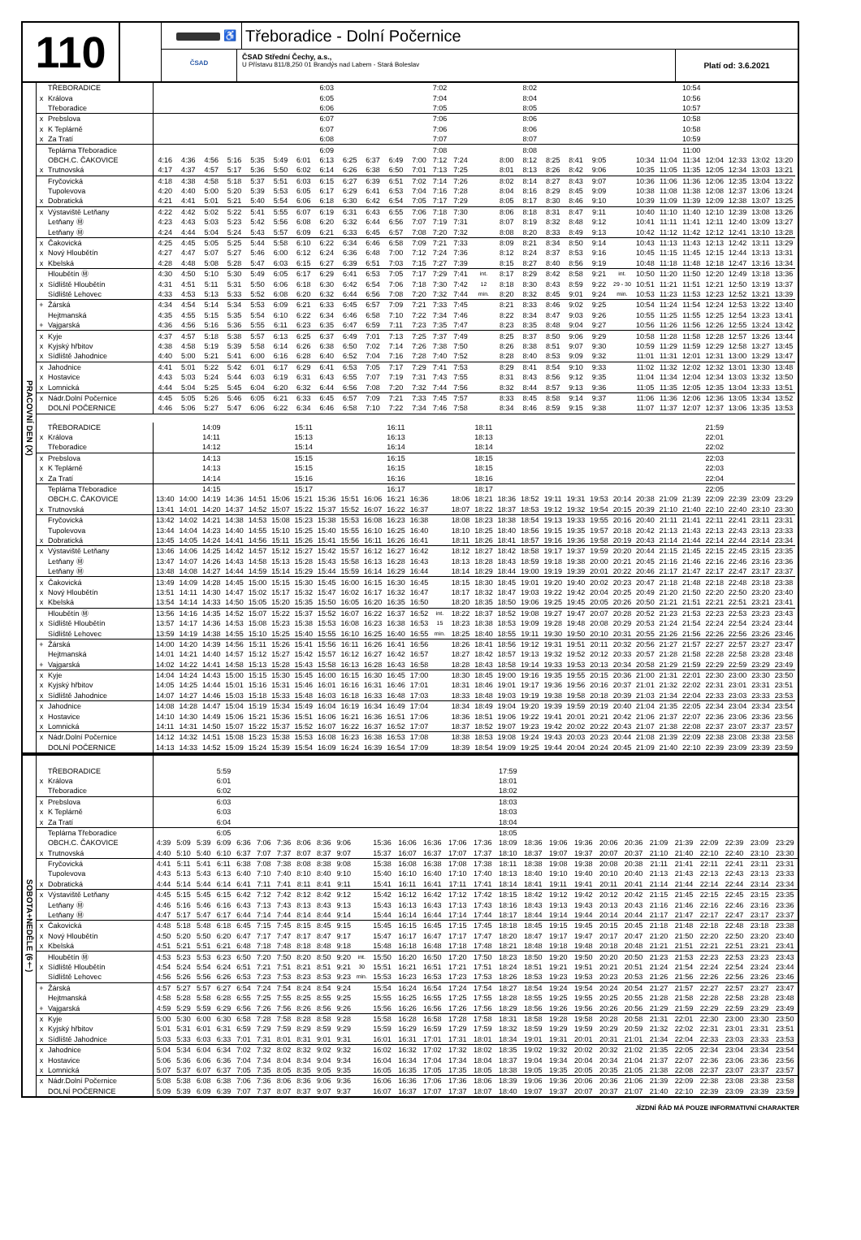110
♿
Třeboradice - Dolní Počernice
ČSAD
ČSAD Střední Čechy, a.s.,
U Přístavu 811/8,250 01 Brandýs nad Labem - Stará Boleslav
Platí od: 3.6.2021
| PRACOVNÍ DEN (X) | | TŘEBORADICE | | | | | | | | 6:03 | | | | | 7:02 | | | | 8:02 | | | | | | | 10:54 | | | | | |
| | x | Králova | | | | | | | | 6:05 | | | | | 7:04 | | | | 8:04 | | | | | | | 10:56 | | | | | |
| | | Třeboradice | | | | | | | | 6:06 | | | | | 7:05 | | | | 8:05 | | | | | | | 10:57 | | | | | |
| | x | Prebslova | | | | | | | | 6:07 | | | | | 7:06 | | | | 8:06 | | | | | | | 10:58 | | | | | |
| | x | K Teplárně | | | | | | | | 6:07 | | | | | 7:06 | | | | 8:06 | | | | | | | 10:58 | | | | | |
| | x | Za Tratí | | | | | | | | 6:08 | | | | | 7:07 | | | | 8:07 | | | | | | | 10:59 | | | | | |
| | | Teplárna Třeboradice | | | | | | | | 6:09 | | | | | 7:08 | | | | 8:08 | | | | | | | 11:00 | | | | | |
| | | OBCH.C. ČAKOVICE | 4:16 | 4:36 | 4:56 | 5:16 | 5:35 | 5:49 | 6:01 | 6:13 | 6:25 | 6:37 | 6:49 | 7:00 | 7:12 | 7:24 | | 8:00 | 8:12 | 8:25 | 8:41 | 9:05 | | 10:34 | 11:04 | 11:34 | 12:04 | 12:33 | 13:02 | 13:20 | |
| | x | Trutnovská | 4:17 | 4:37 | 4:57 | 5:17 | 5:36 | 5:50 | 6:02 | 6:14 | 6:26 | 6:38 | 6:50 | 7:01 | 7:13 | 7:25 | | 8:01 | 8:13 | 8:26 | 8:42 | 9:06 | | 10:35 | 11:05 | 11:35 | 12:05 | 12:34 | 13:03 | 13:21 | |
| | | Fryčovická | 4:18 | 4:38 | 4:58 | 5:18 | 5:37 | 5:51 | 6:03 | 6:15 | 6:27 | 6:39 | 6:51 | 7:02 | 7:14 | 7:26 | | 8:02 | 8:14 | 8:27 | 8:43 | 9:07 | | 10:36 | 11:06 | 11:36 | 12:06 | 12:35 | 13:04 | 13:22 | |
| | | Tupolevova | 4:20 | 4:40 | 5:00 | 5:20 | 5:39 | 5:53 | 6:05 | 6:17 | 6:29 | 6:41 | 6:53 | 7:04 | 7:16 | 7:28 | | 8:04 | 8:16 | 8:29 | 8:45 | 9:09 | | 10:38 | 11:08 | 11:38 | 12:08 | 12:37 | 13:06 | 13:24 | |
| | x | Dobratická | 4:21 | 4:41 | 5:01 | 5:21 | 5:40 | 5:54 | 6:06 | 6:18 | 6:30 | 6:42 | 6:54 | 7:05 | 7:17 | 7:29 | | 8:05 | 8:17 | 8:30 | 8:46 | 9:10 | | 10:39 | 11:09 | 11:39 | 12:09 | 12:38 | 13:07 | 13:25 | |
| | x | Výstaviště Letňany | 4:22 | 4:42 | 5:02 | 5:22 | 5:41 | 5:55 | 6:07 | 6:19 | 6:31 | 6:43 | 6:55 | 7:06 | 7:18 | 7:30 | | 8:06 | 8:18 | 8:31 | 8:47 | 9:11 | | 10:40 | 11:10 | 11:40 | 12:10 | 12:39 | 13:08 | 13:26 | |
| | | Letňany Ⓜ | 4:23 | 4:43 | 5:03 | 5:23 | 5:42 | 5:56 | 6:08 | 6:20 | 6:32 | 6:44 | 6:56 | 7:07 | 7:19 | 7:31 | | 8:07 | 8:19 | 8:32 | 8:48 | 9:12 | | 10:41 | 11:11 | 11:41 | 12:11 | 12:40 | 13:09 | 13:27 | |
| | | Letňany Ⓜ | 4:24 | 4:44 | 5:04 | 5:24 | 5:43 | 5:57 | 6:09 | 6:21 | 6:33 | 6:45 | 6:57 | 7:08 | 7:20 | 7:32 | | 8:08 | 8:20 | 8:33 | 8:49 | 9:13 | | 10:42 | 11:12 | 11:42 | 12:12 | 12:41 | 13:10 | 13:28 | |
| | x | Čakovická | 4:25 | 4:45 | 5:05 | 5:25 | 5:44 | 5:58 | 6:10 | 6:22 | 6:34 | 6:46 | 6:58 | 7:09 | 7:21 | 7:33 | | 8:09 | 8:21 | 8:34 | 8:50 | 9:14 | | 10:43 | 11:13 | 11:43 | 12:13 | 12:42 | 13:11 | 13:29 | |
| | x | Nový Hloubětín | 4:27 | 4:47 | 5:07 | 5:27 | 5:46 | 6:00 | 6:12 | 6:24 | 6:36 | 6:48 | 7:00 | 7:12 | 7:24 | 7:36 | | 8:12 | 8:24 | 8:37 | 8:53 | 9:16 | | 10:45 | 11:15 | 11:45 | 12:15 | 12:44 | 13:13 | 13:31 | |
| | x | Kbelská | 4:28 | 4:48 | 5:08 | 5:28 | 5:47 | 6:03 | 6:15 | 6:27 | 6:39 | 6:51 | 7:03 | 7:15 | 7:27 | 7:39 | | 8:15 | 8:27 | 8:40 | 8:56 | 9:19 | | 10:48 | 11:18 | 11:48 | 12:18 | 12:47 | 13:16 | 13:34 | |
| | | Hloubětín Ⓜ | 4:30 | 4:50 | 5:10 | 5:30 | 5:49 | 6:05 | 6:17 | 6:29 | 6:41 | 6:53 | 7:05 | 7:17 | 7:29 | 7:41 | int. | 8:17 | 8:29 | 8:42 | 8:58 | 9:21 | int. | 10:50 | 11:20 | 11:50 | 12:20 | 12:49 | 13:18 | 13:36 | |
| | x | Sídliště Hloubětín | 4:31 | 4:51 | 5:11 | 5:31 | 5:50 | 6:06 | 6:18 | 6:30 | 6:42 | 6:54 | 7:06 | 7:18 | 7:30 | 7:42 | 12 | 8:18 | 8:30 | 8:43 | 8:59 | 9:22 | 29 - 30 | 10:51 | 11:21 | 11:51 | 12:21 | 12:50 | 13:19 | 13:37 | |
| | | Sídliště Lehovec | 4:33 | 4:53 | 5:13 | 5:33 | 5:52 | 6:08 | 6:20 | 6:32 | 6:44 | 6:56 | 7:08 | 7:20 | 7:32 | 7:44 | min. | 8:20 | 8:32 | 8:45 | 9:01 | 9:24 | min. | 10:53 | 11:23 | 11:53 | 12:23 | 12:52 | 13:21 | 13:39 | |
| | + | Žárská | 4:34 | 4:54 | 5:14 | 5:34 | 5:53 | 6:09 | 6:21 | 6:33 | 6:45 | 6:57 | 7:09 | 7:21 | 7:33 | 7:45 | | 8:21 | 8:33 | 8:46 | 9:02 | 9:25 | | 10:54 | 11:24 | 11:54 | 12:24 | 12:53 | 13:22 | 13:40 | |
| | | Hejtmanská | 4:35 | 4:55 | 5:15 | 5:35 | 5:54 | 6:10 | 6:22 | 6:34 | 6:46 | 6:58 | 7:10 | 7:22 | 7:34 | 7:46 | | 8:22 | 8:34 | 8:47 | 9:03 | 9:26 | | 10:55 | 11:25 | 11:55 | 12:25 | 12:54 | 13:23 | 13:41 | |
| | + | Vajgarská | 4:36 | 4:56 | 5:16 | 5:36 | 5:55 | 6:11 | 6:23 | 6:35 | 6:47 | 6:59 | 7:11 | 7:23 | 7:35 | 7:47 | | 8:23 | 8:35 | 8:48 | 9:04 | 9:27 | | 10:56 | 11:26 | 11:56 | 12:26 | 12:55 | 13:24 | 13:42 | |
| | x | Kyje | 4:37 | 4:57 | 5:18 | 5:38 | 5:57 | 6:13 | 6:25 | 6:37 | 6:49 | 7:01 | 7:13 | 7:25 | 7:37 | 7:49 | | 8:25 | 8:37 | 8:50 | 9:06 | 9:29 | | 10:58 | 11:28 | 11:58 | 12:28 | 12:57 | 13:26 | 13:44 | |
| | x | Kyjský hřbitov | 4:38 | 4:58 | 5:19 | 5:39 | 5:58 | 6:14 | 6:26 | 6:38 | 6:50 | 7:02 | 7:14 | 7:26 | 7:38 | 7:50 | | 8:26 | 8:38 | 8:51 | 9:07 | 9:30 | | 10:59 | 11:29 | 11:59 | 12:29 | 12:58 | 13:27 | 13:45 | |
| | x | Sídliště Jahodnice | 4:40 | 5:00 | 5:21 | 5:41 | 6:00 | 6:16 | 6:28 | 6:40 | 6:52 | 7:04 | 7:16 | 7:28 | 7:40 | 7:52 | | 8:28 | 8:40 | 8:53 | 9:09 | 9:32 | | 11:01 | 11:31 | 12:01 | 12:31 | 13:00 | 13:29 | 13:47 | |
| | x | Jahodnice | 4:41 | 5:01 | 5:22 | 5:42 | 6:01 | 6:17 | 6:29 | 6:41 | 6:53 | 7:05 | 7:17 | 7:29 | 7:41 | 7:53 | | 8:29 | 8:41 | 8:54 | 9:10 | 9:33 | | 11:02 | 11:32 | 12:02 | 12:32 | 13:01 | 13:30 | 13:48 | |
| | x | Hostavice | 4:43 | 5:03 | 5:24 | 5:44 | 6:03 | 6:19 | 6:31 | 6:43 | 6:55 | 7:07 | 7:19 | 7:31 | 7:43 | 7:55 | | 8:31 | 8:43 | 8:56 | 9:12 | 9:35 | | 11:04 | 11:34 | 12:04 | 12:34 | 13:03 | 13:32 | 13:50 | |
| | x | Lomnická | 4:44 | 5:04 | 5:25 | 5:45 | 6:04 | 6:20 | 6:32 | 6:44 | 6:56 | 7:08 | 7:20 | 7:32 | 7:44 | 7:56 | | 8:32 | 8:44 | 8:57 | 9:13 | 9:36 | | 11:05 | 11:35 | 12:05 | 12:35 | 13:04 | 13:33 | 13:51 | |
| | x | Nádr.Dolní Počernice | 4:45 | 5:05 | 5:26 | 5:46 | 6:05 | 6:21 | 6:33 | 6:45 | 6:57 | 7:09 | 7:21 | 7:33 | 7:45 | 7:57 | | 8:33 | 8:45 | 8:58 | 9:14 | 9:37 | | 11:06 | 11:36 | 12:06 | 12:36 | 13:05 | 13:34 | 13:52 | |
| | | DOLNÍ POČERNICE | 4:46 | 5:06 | 5:27 | 5:47 | 6:06 | 6:22 | 6:34 | 6:46 | 6:58 | 7:10 | 7:22 | 7:34 | 7:46 | 7:58 | | 8:34 | 8:46 | 8:59 | 9:15 | 9:38 | | 11:07 | 11:37 | 12:07 | 12:37 | 13:06 | 13:35 | 13:53 | |
| | | TŘEBORADICE | | | 14:09 | | | | 15:11 | | | | 16:11 | | | | 18:11 | | | | | | | | | | 21:59 | | | | |
| | x | Králova | | | 14:11 | | | | 15:13 | | | | 16:13 | | | | 18:13 | | | | | | | | | | 22:01 | | | | |
| | | Třeboradice | | | 14:12 | | | | 15:14 | | | | 16:14 | | | | 18:14 | | | | | | | | | | 22:02 | | | | |
| | x | Prebslova | | | 14:13 | | | | 15:15 | | | | 16:15 | | | | 18:15 | | | | | | | | | | 22:03 | | | | |
| | x | K Teplárně | | | 14:13 | | | | 15:15 | | | | 16:15 | | | | 18:15 | | | | | | | | | | 22:03 | | | | |
| | x | Za Tratí | | | 14:14 | | | | 15:16 | | | | 16:16 | | | | 18:16 | | | | | | | | | | 22:04 | | | | |
| | | Teplárna Třeboradice | | | 14:15 | | | | 15:17 | | | | 16:17 | | | | 18:17 | | | | | | | | | | 22:05 | | | | |
| | | OBCH.C. ČAKOVICE | 13:40 | 14:00 | 14:19 | 14:36 | 14:51 | 15:06 | 15:21 | 15:36 | 15:51 | 16:06 | 16:21 | 16:36 | | 18:06 | 18:21 | 18:36 | 18:52 | 19:11 | 19:31 | 19:53 | 20:14 | 20:38 | 21:09 | 21:39 | 22:09 | 22:39 | 23:09 | 23:29 | |
| | x | Trutnovská | 13:41 | 14:01 | 14:20 | 14:37 | 14:52 | 15:07 | 15:22 | 15:37 | 15:52 | 16:07 | 16:22 | 16:37 | | 18:07 | 18:22 | 18:37 | 18:53 | 19:12 | 19:32 | 19:54 | 20:15 | 20:39 | 21:10 | 21:40 | 22:10 | 22:40 | 23:10 | 23:30 | |
| | | Fryčovická | 13:42 | 14:02 | 14:21 | 14:38 | 14:53 | 15:08 | 15:23 | 15:38 | 15:53 | 16:08 | 16:23 | 16:38 | | 18:08 | 18:23 | 18:38 | 18:54 | 19:13 | 19:33 | 19:55 | 20:16 | 20:40 | 21:11 | 21:41 | 22:11 | 22:41 | 23:11 | 23:31 | |
| | | Tupolevova | 13:44 | 14:04 | 14:23 | 14:40 | 14:55 | 15:10 | 15:25 | 15:40 | 15:55 | 16:10 | 16:25 | 16:40 | | 18:10 | 18:25 | 18:40 | 18:56 | 19:15 | 19:35 | 19:57 | 20:18 | 20:42 | 21:13 | 21:43 | 22:13 | 22:43 | 23:13 | 23:33 | |
| | x | Dobratická | 13:45 | 14:05 | 14:24 | 14:41 | 14:56 | 15:11 | 15:26 | 15:41 | 15:56 | 16:11 | 16:26 | 16:41 | | 18:11 | 18:26 | 18:41 | 18:57 | 19:16 | 19:36 | 19:58 | 20:19 | 20:43 | 21:14 | 21:44 | 22:14 | 22:44 | 23:14 | 23:34 | |
| | x | Výstaviště Letňany | 13:46 | 14:06 | 14:25 | 14:42 | 14:57 | 15:12 | 15:27 | 15:42 | 15:57 | 16:12 | 16:27 | 16:42 | | 18:12 | 18:27 | 18:42 | 18:58 | 19:17 | 19:37 | 19:59 | 20:20 | 20:44 | 21:15 | 21:45 | 22:15 | 22:45 | 23:15 | 23:35 | |
| | | Letňany Ⓜ | 13:47 | 14:07 | 14:26 | 14:43 | 14:58 | 15:13 | 15:28 | 15:43 | 15:58 | 16:13 | 16:28 | 16:43 | | 18:13 | 18:28 | 18:43 | 18:59 | 19:18 | 19:38 | 20:00 | 20:21 | 20:45 | 21:16 | 21:46 | 22:16 | 22:46 | 23:16 | 23:36 | |
| | | Letňany Ⓜ | 13:48 | 14:08 | 14:27 | 14:44 | 14:59 | 15:14 | 15:29 | 15:44 | 15:59 | 16:14 | 16:29 | 16:44 | | 18:14 | 18:29 | 18:44 | 19:00 | 19:19 | 19:39 | 20:01 | 20:22 | 20:46 | 21:17 | 21:47 | 22:17 | 22:47 | 23:17 | 23:37 | |
| | x | Čakovická | 13:49 | 14:09 | 14:28 | 14:45 | 15:00 | 15:15 | 15:30 | 15:45 | 16:00 | 16:15 | 16:30 | 16:45 | | 18:15 | 18:30 | 18:45 | 19:01 | 19:20 | 19:40 | 20:02 | 20:23 | 20:47 | 21:18 | 21:48 | 22:18 | 22:48 | 23:18 | 23:38 | |
| | x | Nový Hloubětín | 13:51 | 14:11 | 14:30 | 14:47 | 15:02 | 15:17 | 15:32 | 15:47 | 16:02 | 16:17 | 16:32 | 16:47 | | 18:17 | 18:32 | 18:47 | 19:03 | 19:22 | 19:42 | 20:04 | 20:25 | 20:49 | 21:20 | 21:50 | 22:20 | 22:50 | 23:20 | 23:40 | |
| | x | Kbelská | 13:54 | 14:14 | 14:33 | 14:50 | 15:05 | 15:20 | 15:35 | 15:50 | 16:05 | 16:20 | 16:35 | 16:50 | | 18:20 | 18:35 | 18:50 | 19:06 | 19:25 | 19:45 | 20:05 | 20:26 | 20:50 | 21:21 | 21:51 | 22:21 | 22:51 | 23:21 | 23:41 | |
| | | Hloubětín Ⓜ | 13:56 | 14:16 | 14:35 | 14:52 | 15:07 | 15:22 | 15:37 | 15:52 | 16:07 | 16:22 | 16:37 | 16:52 | int. | 18:22 | 18:37 | 18:52 | 19:08 | 19:27 | 19:47 | 20:07 | 20:28 | 20:52 | 21:23 | 21:53 | 22:23 | 22:53 | 23:23 | 23:43 | |
| | x | Sídliště Hloubětín | 13:57 | 14:17 | 14:36 | 14:53 | 15:08 | 15:23 | 15:38 | 15:53 | 16:08 | 16:23 | 16:38 | 16:53 | 15 | 18:23 | 18:38 | 18:53 | 19:09 | 19:28 | 19:48 | 20:08 | 20:29 | 20:53 | 21:24 | 21:54 | 22:24 | 22:54 | 23:24 | 23:44 | |
| | | Sídliště Lehovec | 13:59 | 14:19 | 14:38 | 14:55 | 15:10 | 15:25 | 15:40 | 15:55 | 16:10 | 16:25 | 16:40 | 16:55 | min. | 18:25 | 18:40 | 18:55 | 19:11 | 19:30 | 19:50 | 20:10 | 20:31 | 20:55 | 21:26 | 21:56 | 22:26 | 22:56 | 23:26 | 23:46 | |
| | + | Žárská | 14:00 | 14:20 | 14:39 | 14:56 | 15:11 | 15:26 | 15:41 | 15:56 | 16:11 | 16:26 | 16:41 | 16:56 | | 18:26 | 18:41 | 18:56 | 19:12 | 19:31 | 19:51 | 20:11 | 20:32 | 20:56 | 21:27 | 21:57 | 22:27 | 22:57 | 23:27 | 23:47 | |
| | | Hejtmanská | 14:01 | 14:21 | 14:40 | 14:57 | 15:12 | 15:27 | 15:42 | 15:57 | 16:12 | 16:27 | 16:42 | 16:57 | | 18:27 | 18:42 | 18:57 | 19:13 | 19:32 | 19:52 | 20:12 | 20:33 | 20:57 | 21:28 | 21:58 | 22:28 | 22:58 | 23:28 | 23:48 | |
| | + | Vajgarská | 14:02 | 14:22 | 14:41 | 14:58 | 15:13 | 15:28 | 15:43 | 15:58 | 16:13 | 16:28 | 16:43 | 16:58 | | 18:28 | 18:43 | 18:58 | 19:14 | 19:33 | 19:53 | 20:13 | 20:34 | 20:58 | 21:29 | 21:59 | 22:29 | 22:59 | 23:29 | 23:49 | |
| | x | Kyje | 14:04 | 14:24 | 14:43 | 15:00 | 15:15 | 15:30 | 15:45 | 16:00 | 16:15 | 16:30 | 16:45 | 17:00 | | 18:30 | 18:45 | 19:00 | 19:16 | 19:35 | 19:55 | 20:15 | 20:36 | 21:00 | 21:31 | 22:01 | 22:30 | 23:00 | 23:30 | 23:50 | |
| | x | Kyjský hřbitov | 14:05 | 14:25 | 14:44 | 15:01 | 15:16 | 15:31 | 15:46 | 16:01 | 16:16 | 16:31 | 16:46 | 17:01 | | 18:31 | 18:46 | 19:01 | 19:17 | 19:36 | 19:56 | 20:16 | 20:37 | 21:01 | 21:32 | 22:02 | 22:31 | 23:01 | 23:31 | 23:51 | |
| | x | Sídliště Jahodnice | 14:07 | 14:27 | 14:46 | 15:03 | 15:18 | 15:33 | 15:48 | 16:03 | 16:18 | 16:33 | 16:48 | 17:03 | | 18:33 | 18:48 | 19:03 | 19:19 | 19:38 | 19:58 | 20:18 | 20:39 | 21:03 | 21:34 | 22:04 | 22:33 | 23:03 | 23:33 | 23:53 | |
| | x | Jahodnice | 14:08 | 14:28 | 14:47 | 15:04 | 15:19 | 15:34 | 15:49 | 16:04 | 16:19 | 16:34 | 16:49 | 17:04 | | 18:34 | 18:49 | 19:04 | 19:20 | 19:39 | 19:59 | 20:19 | 20:40 | 21:04 | 21:35 | 22:05 | 22:34 | 23:04 | 23:34 | 23:54 | |
| | x | Hostavice | 14:10 | 14:30 | 14:49 | 15:06 | 15:21 | 15:36 | 15:51 | 16:06 | 16:21 | 16:36 | 16:51 | 17:06 | | 18:36 | 18:51 | 19:06 | 19:22 | 19:41 | 20:01 | 20:21 | 20:42 | 21:06 | 21:37 | 22:07 | 22:36 | 23:06 | 23:36 | 23:56 | |
| | x | Lomnická | 14:11 | 14:31 | 14:50 | 15:07 | 15:22 | 15:37 | 15:52 | 16:07 | 16:22 | 16:37 | 16:52 | 17:07 | | 18:37 | 18:52 | 19:07 | 19:23 | 19:42 | 20:02 | 20:22 | 20:43 | 21:07 | 21:38 | 22:08 | 22:37 | 23:07 | 23:37 | 23:57 | |
| | x | Nádr.Dolní Počernice | 14:12 | 14:32 | 14:51 | 15:08 | 15:23 | 15:38 | 15:53 | 16:08 | 16:23 | 16:38 | 16:53 | 17:08 | | 18:38 | 18:53 | 19:08 | 19:24 | 19:43 | 20:03 | 20:23 | 20:44 | 21:08 | 21:39 | 22:09 | 22:38 | 23:08 | 23:38 | 23:58 | |
| | | DOLNÍ POČERNICE | 14:13 | 14:33 | 14:52 | 15:09 | 15:24 | 15:39 | 15:54 | 16:09 | 16:24 | 16:39 | 16:54 | 17:09 | | 18:39 | 18:54 | 19:09 | 19:25 | 19:44 | 20:04 | 20:24 | 20:45 | 21:09 | 21:40 | 22:10 | 22:39 | 23:09 | 23:39 | 23:59 | |
| SOBOTA+NEDĚLE (6†) | | | | | | | | | | | | | | | | | | | | | | | | | | | | | | |
| | | TŘEBORADICE | | | | 5:59 | | | | | | | | | | | | | 17:59 | | | | | | | | | | | |
| | x | Králova | | | | 6:01 | | | | | | | | | | | | | 18:01 | | | | | | | | | | | |
| | | Třeboradice | | | | 6:02 | | | | | | | | | | | | | 18:02 | | | | | | | | | | | |
| | x | Prebslova | | | | 6:03 | | | | | | | | | | | | | 18:03 | | | | | | | | | | | |
| | x | K Teplárně | | | | 6:03 | | | | | | | | | | | | | 18:03 | | | | | | | | | | | |
| | x | Za Tratí | | | | 6:04 | | | | | | | | | | | | | 18:04 | | | | | | | | | | | |
| | | Teplárna Třeboradice | | | | 6:05 | | | | | | | | | | | | | 18:05 | | | | | | | | | | | |
| | | OBCH.C. ČAKOVICE | 4:39 | 5:09 | 5:39 | 6:09 | 6:36 | 7:06 | 7:36 | 8:06 | 8:36 | 9:06 | | 15:36 | 16:06 | 16:36 | 17:06 | 17:36 | 18:09 | 18:36 | 19:06 | 19:36 | 20:06 | 20:36 | 21:09 | 21:39 | 22:09 | 22:39 | 23:09 | 23:29 |
| | x | Trutnovská | 4:40 | 5:10 | 5:40 | 6:10 | 6:37 | 7:07 | 7:37 | 8:07 | 8:37 | 9:07 | | 15:37 | 16:07 | 16:37 | 17:07 | 17:37 | 18:10 | 18:37 | 19:07 | 19:37 | 20:07 | 20:37 | 21:10 | 21:40 | 22:10 | 22:40 | 23:10 | 23:30 |
| | | Fryčovická | 4:41 | 5:11 | 5:41 | 6:11 | 6:38 | 7:08 | 7:38 | 8:08 | 8:38 | 9:08 | | 15:38 | 16:08 | 16:38 | 17:08 | 17:38 | 18:11 | 18:38 | 19:08 | 19:38 | 20:08 | 20:38 | 21:11 | 21:41 | 22:11 | 22:41 | 23:11 | 23:31 |
| | | Tupolevova | 4:43 | 5:13 | 5:43 | 6:13 | 6:40 | 7:10 | 7:40 | 8:10 | 8:40 | 9:10 | | 15:40 | 16:10 | 16:40 | 17:10 | 17:40 | 18:13 | 18:40 | 19:10 | 19:40 | 20:10 | 20:40 | 21:13 | 21:43 | 22:13 | 22:43 | 23:13 | 23:33 |
| | x | Dobratická | 4:44 | 5:14 | 5:44 | 6:14 | 6:41 | 7:11 | 7:41 | 8:11 | 8:41 | 9:11 | | 15:41 | 16:11 | 16:41 | 17:11 | 17:41 | 18:14 | 18:41 | 19:11 | 19:41 | 20:11 | 20:41 | 21:14 | 21:44 | 22:14 | 22:44 | 23:14 | 23:34 |
| | x | Výstaviště Letňany | 4:45 | 5:15 | 5:45 | 6:15 | 6:42 | 7:12 | 7:42 | 8:12 | 8:42 | 9:12 | | 15:42 | 16:12 | 16:42 | 17:12 | 17:42 | 18:15 | 18:42 | 19:12 | 19:42 | 20:12 | 20:42 | 21:15 | 21:45 | 22:15 | 22:45 | 23:15 | 23:35 |
| | | Letňany Ⓜ | 4:46 | 5:16 | 5:46 | 6:16 | 6:43 | 7:13 | 7:43 | 8:13 | 8:43 | 9:13 | | 15:43 | 16:13 | 16:43 | 17:13 | 17:43 | 18:16 | 18:43 | 19:13 | 19:43 | 20:13 | 20:43 | 21:16 | 21:46 | 22:16 | 22:46 | 23:16 | 23:36 |
| | | Letňany Ⓜ | 4:47 | 5:17 | 5:47 | 6:17 | 6:44 | 7:14 | 7:44 | 8:14 | 8:44 | 9:14 | | 15:44 | 16:14 | 16:44 | 17:14 | 17:44 | 18:17 | 18:44 | 19:14 | 19:44 | 20:14 | 20:44 | 21:17 | 21:47 | 22:17 | 22:47 | 23:17 | 23:37 |
| | x | Čakovická | 4:48 | 5:18 | 5:48 | 6:18 | 6:45 | 7:15 | 7:45 | 8:15 | 8:45 | 9:15 | | 15:45 | 16:15 | 16:45 | 17:15 | 17:45 | 18:18 | 18:45 | 19:15 | 19:45 | 20:15 | 20:45 | 21:18 | 21:48 | 22:18 | 22:48 | 23:18 | 23:38 |
| | x | Nový Hloubětín | 4:50 | 5:20 | 5:50 | 6:20 | 6:47 | 7:17 | 7:47 | 8:17 | 8:47 | 9:17 | | 15:47 | 16:17 | 16:47 | 17:17 | 17:47 | 18:20 | 18:47 | 19:17 | 19:47 | 20:17 | 20:47 | 21:20 | 21:50 | 22:20 | 22:50 | 23:20 | 23:40 |
| | x | Kbelská | 4:51 | 5:21 | 5:51 | 6:21 | 6:48 | 7:18 | 7:48 | 8:18 | 8:48 | 9:18 | | 15:48 | 16:18 | 16:48 | 17:18 | 17:48 | 18:21 | 18:48 | 19:18 | 19:48 | 20:18 | 20:48 | 21:21 | 21:51 | 22:21 | 22:51 | 23:21 | 23:41 |
| | | Hloubětín Ⓜ | 4:53 | 5:23 | 5:53 | 6:23 | 6:50 | 7:20 | 7:50 | 8:20 | 8:50 | 9:20 | int. | 15:50 | 16:20 | 16:50 | 17:20 | 17:50 | 18:23 | 18:50 | 19:20 | 19:50 | 20:20 | 20:50 | 21:23 | 21:53 | 22:23 | 22:53 | 23:23 | 23:43 |
| | x | Sídliště Hloubětín | 4:54 | 5:24 | 5:54 | 6:24 | 6:51 | 7:21 | 7:51 | 8:21 | 8:51 | 9:21 | 30 | 15:51 | 16:21 | 16:51 | 17:21 | 17:51 | 18:24 | 18:51 | 19:21 | 19:51 | 20:21 | 20:51 | 21:24 | 21:54 | 22:24 | 22:54 | 23:24 | 23:44 |
| | | Sídliště Lehovec | 4:56 | 5:26 | 5:56 | 6:26 | 6:53 | 7:23 | 7:53 | 8:23 | 8:53 | 9:23 | min. | 15:53 | 16:23 | 16:53 | 17:23 | 17:53 | 18:26 | 18:53 | 19:23 | 19:53 | 20:23 | 20:53 | 21:26 | 21:56 | 22:26 | 22:56 | 23:26 | 23:46 |
| | + | Žárská | 4:57 | 5:27 | 5:57 | 6:27 | 6:54 | 7:24 | 7:54 | 8:24 | 8:54 | 9:24 | | 15:54 | 16:24 | 16:54 | 17:24 | 17:54 | 18:27 | 18:54 | 19:24 | 19:54 | 20:24 | 20:54 | 21:27 | 21:57 | 22:27 | 22:57 | 23:27 | 23:47 |
| | | Hejtmanská | 4:58 | 5:28 | 5:58 | 6:28 | 6:55 | 7:25 | 7:55 | 8:25 | 8:55 | 9:25 | | 15:55 | 16:25 | 16:55 | 17:25 | 17:55 | 18:28 | 18:55 | 19:25 | 19:55 | 20:25 | 20:55 | 21:28 | 21:58 | 22:28 | 22:58 | 23:28 | 23:48 |
| | + | Vajgarská | 4:59 | 5:29 | 5:59 | 6:29 | 6:56 | 7:26 | 7:56 | 8:26 | 8:56 | 9:26 | | 15:56 | 16:26 | 16:56 | 17:26 | 17:56 | 18:29 | 18:56 | 19:26 | 19:56 | 20:26 | 20:56 | 21:29 | 21:59 | 22:29 | 22:59 | 23:29 | 23:49 |
| | x | Kyje | 5:00 | 5:30 | 6:00 | 6:30 | 6:58 | 7:28 | 7:58 | 8:28 | 8:58 | 9:28 | | 15:58 | 16:28 | 16:58 | 17:28 | 17:58 | 18:31 | 18:58 | 19:28 | 19:58 | 20:28 | 20:58 | 21:31 | 22:01 | 22:30 | 23:00 | 23:30 | 23:50 |
| | x | Kyjský hřbitov | 5:01 | 5:31 | 6:01 | 6:31 | 6:59 | 7:29 | 7:59 | 8:29 | 8:59 | 9:29 | | 15:59 | 16:29 | 16:59 | 17:29 | 17:59 | 18:32 | 18:59 | 19:29 | 19:59 | 20:29 | 20:59 | 21:32 | 22:02 | 22:31 | 23:01 | 23:31 | 23:51 |
| | x | Sídliště Jahodnice | 5:03 | 5:33 | 6:03 | 6:33 | 7:01 | 7:31 | 8:01 | 8:31 | 9:01 | 9:31 | | 16:01 | 16:31 | 17:01 | 17:31 | 18:01 | 18:34 | 19:01 | 19:31 | 20:01 | 20:31 | 21:01 | 21:34 | 22:04 | 22:33 | 23:03 | 23:33 | 23:53 |
| | x | Jahodnice | 5:04 | 5:34 | 6:04 | 6:34 | 7:02 | 7:32 | 8:02 | 8:32 | 9:02 | 9:32 | | 16:02 | 16:32 | 17:02 | 17:32 | 18:02 | 18:35 | 19:02 | 19:32 | 20:02 | 20:32 | 21:02 | 21:35 | 22:05 | 22:34 | 23:04 | 23:34 | 23:54 |
| | x | Hostavice | 5:06 | 5:36 | 6:06 | 6:36 | 7:04 | 7:34 | 8:04 | 8:34 | 9:04 | 9:34 | | 16:04 | 16:34 | 17:04 | 17:34 | 18:04 | 18:37 | 19:04 | 19:34 | 20:04 | 20:34 | 21:04 | 21:37 | 22:07 | 22:36 | 23:06 | 23:36 | 23:56 |
| | x | Lomnická | 5:07 | 5:37 | 6:07 | 6:37 | 7:05 | 7:35 | 8:05 | 8:35 | 9:05 | 9:35 | | 16:05 | 16:35 | 17:05 | 17:35 | 18:05 | 18:38 | 19:05 | 19:35 | 20:05 | 20:35 | 21:05 | 21:38 | 22:08 | 22:37 | 23:07 | 23:37 | 23:57 |
| | x | Nádr.Dolní Počernice | 5:08 | 5:38 | 6:08 | 6:38 | 7:06 | 7:36 | 8:06 | 8:36 | 9:06 | 9:36 | | 16:06 | 16:36 | 17:06 | 17:36 | 18:06 | 18:39 | 19:06 | 19:36 | 20:06 | 20:36 | 21:06 | 21:39 | 22:09 | 22:38 | 23:08 | 23:38 | 23:58 |
| | | DOLNÍ POČERNICE | 5:09 | 5:39 | 6:09 | 6:39 | 7:07 | 7:37 | 8:07 | 8:37 | 9:07 | 9:37 | | 16:07 | 16:37 | 17:07 | 17:37 | 18:07 | 18:40 | 19:07 | 19:37 | 20:07 | 20:37 | 21:07 | 21:40 | 22:10 | 22:39 | 23:09 | 23:39 | 23:59 |
JÍZDNÍ ŘÁD MÁ POUZE INFORMATIVNÍ CHARAKTER